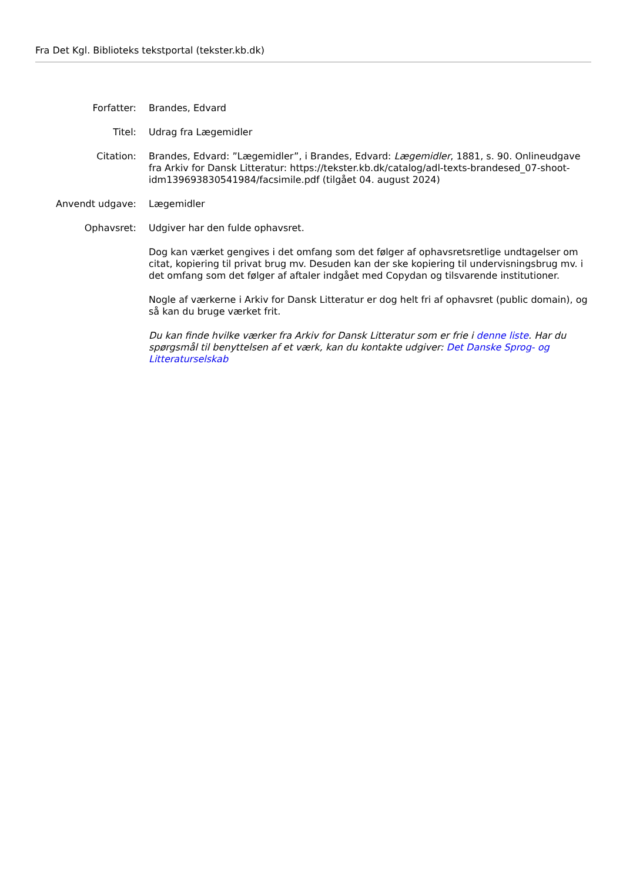Fra Det Kgl. Biblioteks tekstportal (tekster.kb.dk)
Forfatter: Brandes, Edvard
Titel: Udrag fra Lægemidler
Citation: Brandes, Edvard: ”Lægemidler”, i Brandes, Edvard: Lægemidler, 1881, s. 90. Onlineudgave fra Arkiv for Dansk Litteratur: https://tekster.kb.dk/catalog/adl-texts-brandesed_07-shoot-idm139693830541984/facsimile.pdf (tilgået 04. august 2024)
Anvendt udgave: Lægemidler
Ophavsret: Udgiver har den fulde ophavsret.
Dog kan værket gengives i det omfang som det følger af ophavsretsretlige undtagelser om citat, kopiering til privat brug mv. Desuden kan der ske kopiering til undervisningsbrug mv. i det omfang som det følger af aftaler indgået med Copydan og tilsvarende institutioner.
Nogle af værkerne i Arkiv for Dansk Litteratur er dog helt fri af ophavsret (public domain), og så kan du bruge værket frit.
Du kan finde hvilke værker fra Arkiv for Dansk Litteratur som er frie i denne liste. Har du spørgsmål til benyttelsen af et værk, kan du kontakte udgiver: Det Danske Sprog- og Litteraturselskab